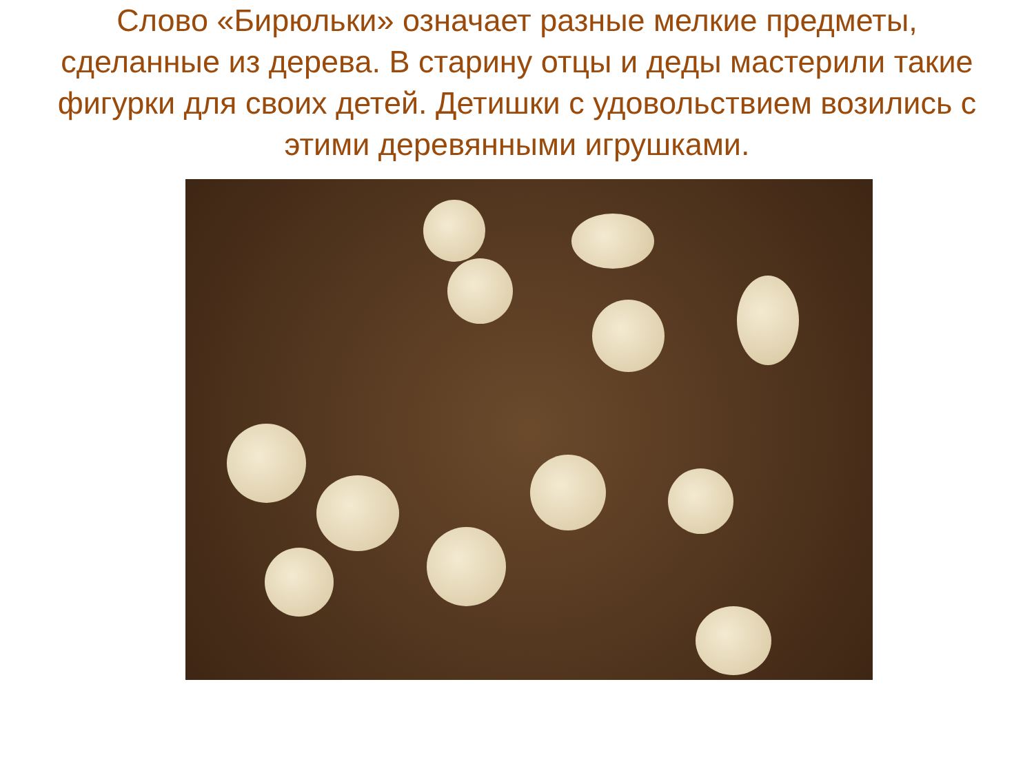Слово «Бирюльки» означает разные мелкие предметы, сделанные из дерева. В старину отцы и деды мастерили такие фигурки для своих детей. Детишки с удовольствием возились с этими деревянными игрушками.